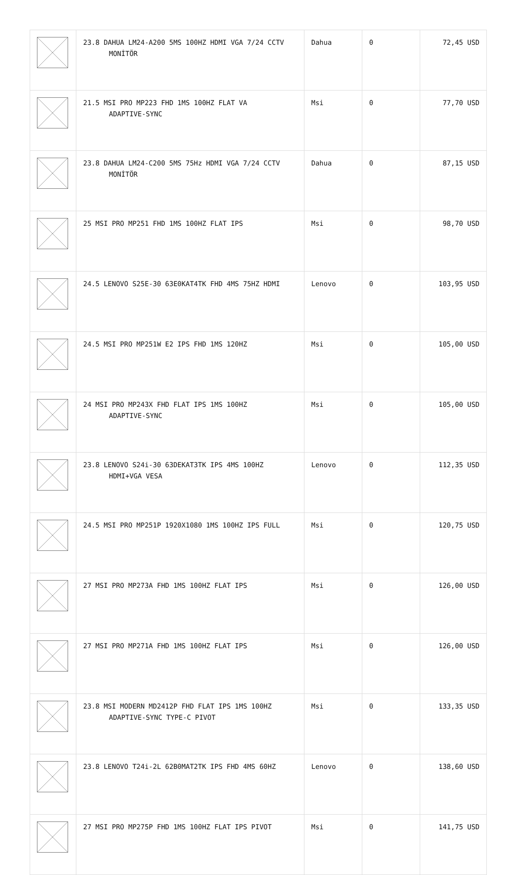| | 23.8 DAHUA LM24-A200 5MS 100HZ HDMI VGA 7/24 CCTV MONİTÖR | Dahua | 0 | 72,45 USD |
| | 21.5 MSI PRO MP223 FHD 1MS 100HZ FLAT VA ADAPTIVE-SYNC | Msi | 0 | 77,70 USD |
| | 23.8 DAHUA LM24-C200 5MS 75Hz HDMI VGA 7/24 CCTV MONİTÖR | Dahua | 0 | 87,15 USD |
| | 25 MSI PRO MP251 FHD 1MS 100HZ FLAT IPS | Msi | 0 | 98,70 USD |
| | 24.5 LENOVO S25E-30 63E0KAT4TK FHD 4MS 75HZ HDMI | Lenovo | 0 | 103,95 USD |
| | 24.5 MSI PRO MP251W E2 IPS FHD 1MS 120HZ | Msi | 0 | 105,00 USD |
| | 24 MSI PRO MP243X FHD FLAT IPS 1MS 100HZ ADAPTIVE-SYNC | Msi | 0 | 105,00 USD |
| | 23.8 LENOVO S24i-30 63DEKAT3TK IPS 4MS 100HZ HDMI+VGA VESA | Lenovo | 0 | 112,35 USD |
| | 24.5 MSI PRO MP251P 1920X1080 1MS 100HZ IPS FULL | Msi | 0 | 120,75 USD |
| | 27 MSI PRO MP273A FHD 1MS 100HZ FLAT IPS | Msi | 0 | 126,00 USD |
| | 27 MSI PRO MP271A FHD 1MS 100HZ FLAT IPS | Msi | 0 | 126,00 USD |
| | 23.8 MSI MODERN MD2412P FHD FLAT IPS 1MS 100HZ ADAPTIVE-SYNC TYPE-C PIVOT | Msi | 0 | 133,35 USD |
| | 23.8 LENOVO T24i-2L 62B0MAT2TK IPS FHD 4MS 60HZ | Lenovo | 0 | 138,60 USD |
| | 27 MSI PRO MP275P FHD 1MS 100HZ FLAT IPS PIVOT | Msi | 0 | 141,75 USD |